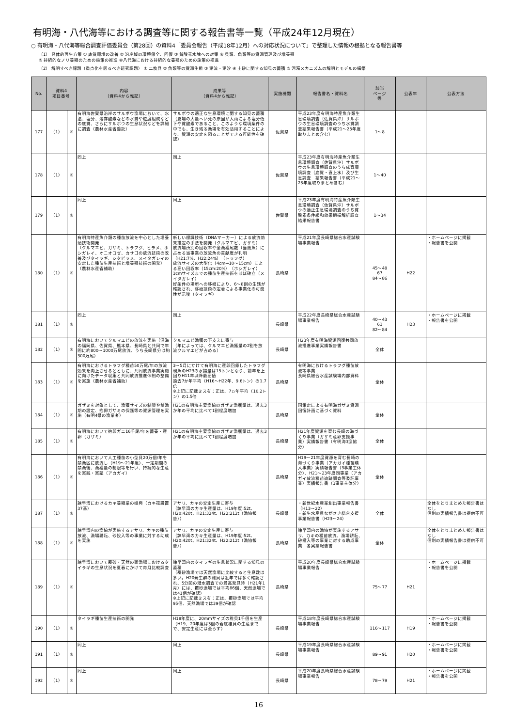有明海・八代海等における調査等に関する報告書等一覧（平成24年12月現在）
○ 有明海・八代海等総合調査評価委員会（第28回）の資料4「委員会報告（平成18年12月）への対応状況について」で整理した情報の根拠となる報告書等
（1） 具体的再生方策 ① 底質環境の改善 ② 沿岸域の環境保全、回復 ③ 貧酸素水塊への対策 ④ 貝類、魚類等の資源管理及び増養殖
⑤ 持続的なノリ養殖のための施策の推進 ⑥八代海における持続的な養殖のための施策の推進
（2） 解明すべき課題（重点化を図るべき研究課題） ① 二枚貝 ② 魚類等の資源生態 ③ 潮流・潮汐 ④ 土砂に関する知見の蓄積 ⑤ 汚濁メカニズムの解明とモデルの構築
| No. | 資料4 項目番号 | | 内容 （資料4から転記） | 成果等 （資料4から転記） | 実施機関 | 報告書名・資料名 | 該当 ページ 等 | 公表年 | 公表方法 |
| --- | --- | --- | --- | --- | --- | --- | --- | --- | --- |
| 177 | （1） | ④ | 有明海佐賀県沿岸のサルボウ漁場において、水温、塩分、溶存酸素などの水質や粒度組成などの底質、さらにサルボウの生息状況などを詳細に調査（農林水産省委託） | サルボウの適正な生息環境に関する知見の蓄積 （夏場の大量へい死の原因が大雨による塩分低下や貧酸素であること、このような環境条件の中でも、生き残る漁場を有効活用することにより、資源の安定を図ることができる可能性を確認） | 佐賀県 | 平成23年度有明海特産魚介類生息環境調査（佐賀県沖）サルボウの生息環境調査のうち水質調査結果報告書（平成21～23年度取りまとめ含む） | 1～8 | | |
| 178 | （1） | ④ | 同上 | 同上 | 佐賀県 | 平成23年度有明海特産魚介類生息環境調査（佐賀県沖）サルボウの生息環境調査のうち成育環境調査（底質・直上水）及び生息調査 結果報告書（平成21～23年度取りまとめ含む） | 1～40 | | |
| 179 | （1） | ④ | 同上 | 同上 | 佐賀県 | 平成23年度有明海特産魚介類生息環境調査（佐賀県沖）サルボウの適正生息環境調査のうち貧酸素条件緩和効果把握解析調査 結果報告書 | 1～34 | | |
| 180 | （1） | ④ | 有明海特産魚介類の種苗放流を中心とした増養殖技術開発 （クルマエビ、ガザミ、トラフグ、ヒラメ、ホシガレイ、オニオコゼ、カサゴの放流技術の改善及びタイラギ、シタビラメ、メイタガレイの安定した種苗生産技術と増養殖技術の開発）（農林水産省補助） | 新しい標識技術（DNAマーカー）による放流効果推定の手法を開発（クルマエビ、ガザミ） 放流場所別の回収率や全漁獲尾数（当歳魚）に占める当事業の放流魚の貢献度が判明（H21:7%、H22:24%）（トラフグ） 放流サイズの大型化（4cm→10～15cm）による高い回収率（15cm:20%）（ホシガレイ） 3cmサイズまでの種苗生産技術をほぼ確立（メイタガレイ） 好条件の場所への移植により、6～8割の生残が確認され、移植技術の定着による事業化の可能性が示唆（タイラギ） | 長崎県 | 平成21年度長崎県総合水産試験場事業報告 | 45～48 67 84～86 | H22 | ・ホームページに掲載 ・報告書を公開 |
| 181 | （1） | ④ | 同上 | 同上 | 長崎県 | 平成22年度長崎県総合水産試験場事業報告 | 40～43 61 82～84 | H23 | ・ホームページに掲載 ・報告書を公開 |
| 182 | （1） | ④ | 有明海においてクルマエビの放流を実施（沿海の福岡県、佐賀県、熊本県、長崎県と共同で年間に約800～1000万尾放流、うち長崎県分は約300万尾） | クルマエビ漁獲の下支えに寄与 （年によっては、クルマエビ漁獲量の2割を放流クルマエビが占める） | 長崎県 | H23年度有明海資源回復共同放流推進事業実績報告書 | 全体 | | |
| 183 | （1） | ④ | 有明海におけるトラフグ種苗50万尾/年の放流効果を向上させるとともに、共同放流事業実施に向けたデータ収集と共同放流推進体制の整備を実施（農林水産省補助） | 3～5月にかけて有明海に産卵回帰したトラフグ親魚のH23の水揚量は15トンとなり、前年を上回りH11年以降最高値 過去7か年平均（H16～H22年、9.6トン）の1.7倍 ※上記に記載ミス有：正は、7ヵ年平均（10.2トン）の1.5倍 | 長崎県 | 有明海におけるトラフグ種苗放流等事業 長崎県総合水産試験場内部資料 | 全体 | | |
| 184 | （1） | ④ | ガザミを対象として、漁獲サイズの制限や禁漁期の設定、抱卵ガザミの保護等の資源管理を実施（有明4県の漁業者） | H21の有明海主要漁協のガザミ漁獲量は、過去3か年の平均に比べて1割程度増加 | 長崎県 | 国策定による有明海ガザミ資源回復計画に基づく資料 | 全体 | | |
| 185 | （1） | ④ | 有明海において抱卵ガニ16千尾/年を蓄養・産卵（ガザミ） | H21の有明海主要漁協のガザミ漁獲量は、過去3か年の平均に比べて1割程度増加 | 長崎県 | H21年度資源を育む長崎の海づくり事業（ガザミ産卵支援事業）実績報告書（有明海3漁協分） | 全体 | | |
| 186 | （1） | ④ | 有明海において人工種苗の小型貝20万個/年を禁漁区に放流し（H19～21年度）、一定期間の禁漁後、漁獲量の制限等を行い、持続的な生産を実践・実証（アカガイ） | | 長崎県 | H19～21年度資源を育む長崎の海づくり事業（アカガイ種苗購入事業）実績報告書（3事業主体分）、H21～23年度同事業（アカガイ放流種苗追跡調査等委託事業）実績報告書（3事業主体分） | 全体 | | |
| 187 | （1） | ④ | 諫早湾におけるカキ養殖業の振興（カキ筏設置37基） | アサリ、カキの安定生産に寄与 （諫早湾のカキ生産量は、H19年度:52t、H20:420t、H21:324t、H22:212t（漁協報告）） | 長崎県 | ・新世紀水産業創出事業報告書（H13～22） ・新生水産県ながさき総合支援事業報告書（H23～24） | 全体 | | 全体をとりまとめた報告書はなし 個別の実績報告書は提供不可 |
| 188 | （1） | ④ | 諫早湾内の漁協が実施するアサリ、カキの種苗放流、漁場耕耘、砂投入等の事業に対する助成を実施 | アサリ、カキの安定生産に寄与 （諫早湾のカキ生産量は、H19年度:52t、H20:420t、H21:324t、H22:212t（漁協報告）） | 長崎県 | 諫早湾内の漁協が実施するアサリ、カキの種苗放流、漁場耕耘、砂投入等の事業に対する助成事業 各実績報告書 | 全体 | | 全体をとりまとめた報告書はなし 個別の実績報告書は提供不可 |
| 189 | （1） | ④ | 諫早湾において覆砂・天然の両漁場におけるタイラギの生息状況を夏春にかけて毎月比較調査 | 諫早湾内のタイラギの生息状況に関する知見の蓄積 （覆砂漁場では天然漁場に比較すると生息数は多い。H20発生群の稚貝は近年では多く確認され、5分間の潜水調査での最高発見時（H21年1月）には、覆砂漁場では平均86個、天然漁場では41個が確認） ※上記に記載ミス有：正は、覆砂漁場では平均95個、天然漁場では39個が確認 | 長崎県 | 平成20年度長崎県総合水産試験場事業報告 | 75～77 | H21 | ・ホームページに掲載 ・報告書を公開 |
| 190 | （1） | ④ | タイラギ種苗生産技術の開発 | H18年度に、20mmサイズの稚貝1千個を生産（H19、20年度は3個の着底稚貝の生産までで、安定生産には至らず） | 長崎県 | 平成18年度長崎県総合水産試験場事業報告 | 116～117 | H19 | ・ホームページに掲載 ・報告書を公開 |
| 191 | （1） | ④ | 同上 | 同上 | 長崎県 | 平成19年度長崎県総合水産試験場事業報告 | 89～91 | H20 | ・ホームページに掲載 ・報告書を公開 |
| 192 | （1） | ④ | 同上 | 同上 | 長崎県 | 平成20年度長崎県総合水産試験場事業報告 | 78～79 | H21 | ・ホームページに掲載 ・報告書を公開 |
16